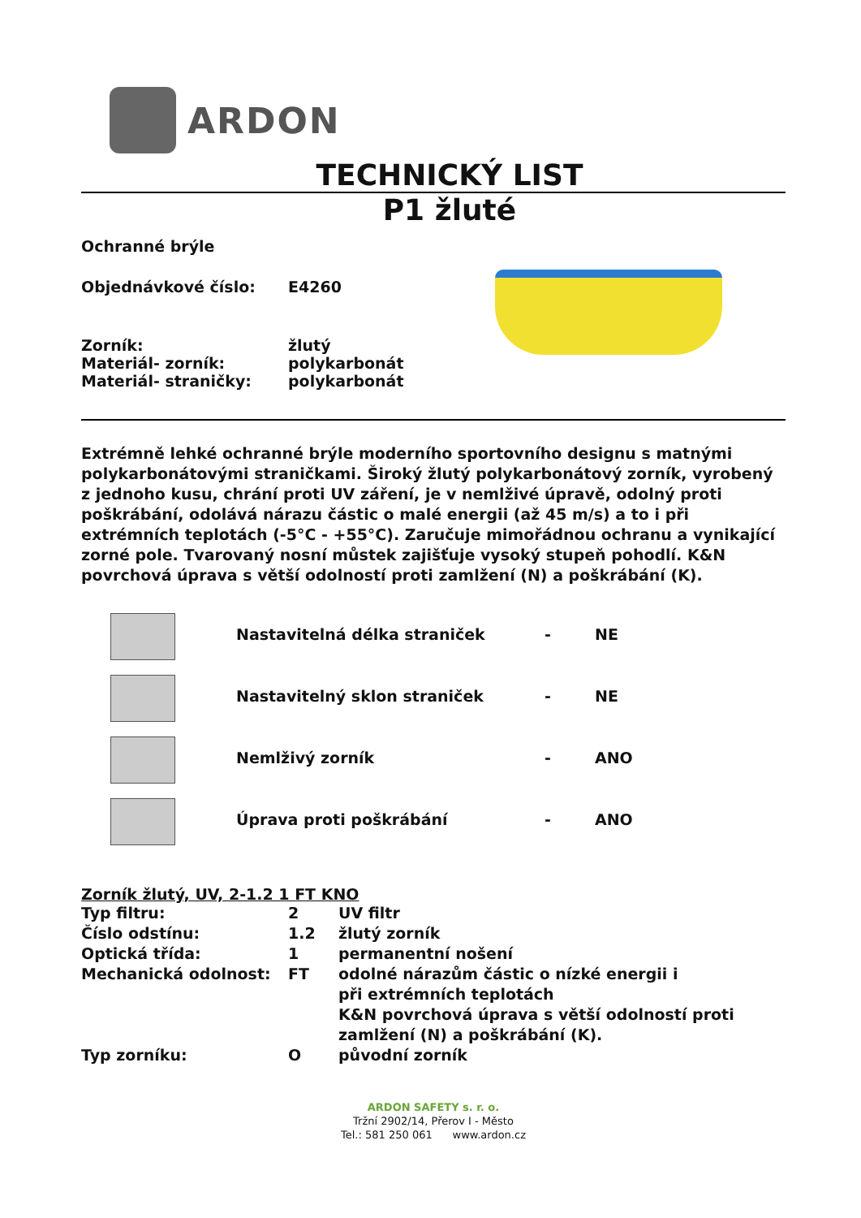ARDON
TECHNICKÝ LIST
P1 žluté
Ochranné brýle
| Objednávkové číslo: | E4260 |
| Zorník: | žlutý |
| Materiál- zorník: | polykarbonát |
| Materiál- straničky: | polykarbonát |
Extrémně lehké ochranné brýle moderního sportovního designu s matnými polykarbonátovými straničkami. Široký žlutý polykarbonátový zorník, vyrobený z jednoho kusu, chrání proti UV záření, je v nemlživé úpravě, odolný proti poškrábání, odolává nárazu částic o malé energii (až 45 m/s) a to i při extrémních teplotách (-5°C - +55°C). Zaručuje mimořádnou ochranu a vynikající zorné pole. Tvarovaný nosní můstek zajišťuje vysoký stupeň pohodlí. K&N povrchová úprava s větší odolností proti zamlžení (N) a poškrábání (K).
| | Nastavitelná délka straniček | - | NE |
| | Nastavitelný sklon straniček | - | NE |
| | Nemlživý zorník | - | ANO |
| | Úprava proti poškrábání | - | ANO |
Zorník žlutý, UV, 2-1.2 1 FT KNO
| Typ filtru: | 2 | UV filtr |
| Číslo odstínu: | 1.2 | žlutý zorník |
| Optická třída: | 1 | permanentní nošení |
| Mechanická odolnost: | FT | odolné nárazům částic o nízké energii i při extrémních teplotách K&N povrchová úprava s větší odolností proti zamlžení (N) a poškrábání (K). |
| Typ zorníku: | O | původní zorník |
ARDON SAFETY s. r. o.
Tržní 2902/14, Přerov I - Město
Tel.: 581 250 061 www.ardon.cz